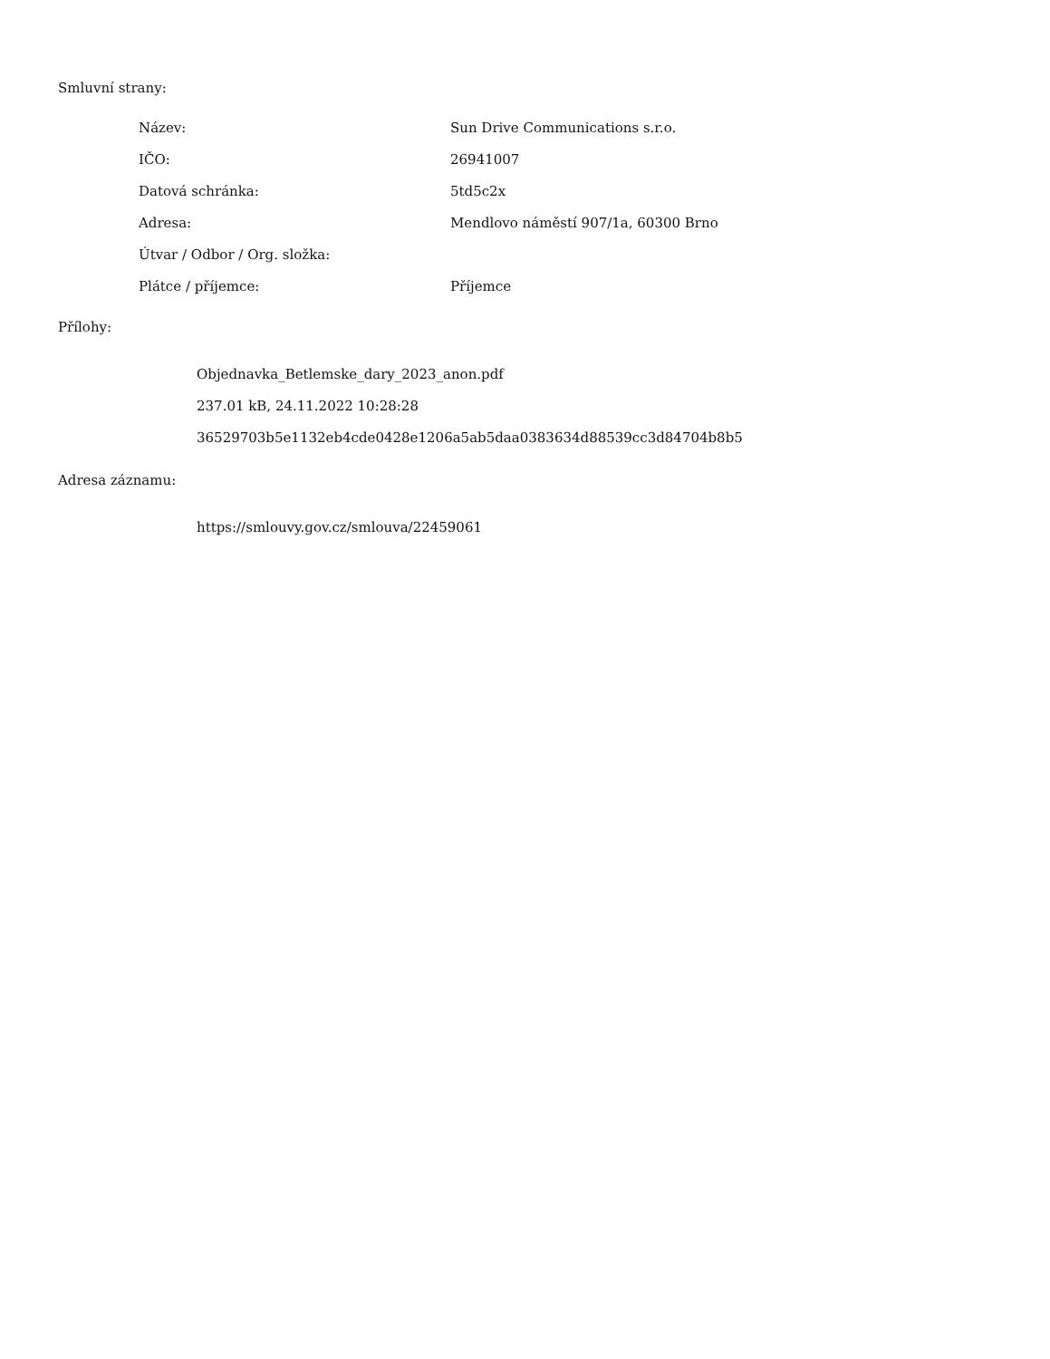Smluvní strany:
| Název: | Sun Drive Communications s.r.o. |
| IČO: | 26941007 |
| Datová schránka: | 5td5c2x |
| Adresa: | Mendlovo náměstí 907/1a, 60300 Brno |
| Útvar / Odbor / Org. složka: | |
| Plátce / příjemce: | Příjemce |
Přílohy:
Objednavka_Betlemske_dary_2023_anon.pdf
237.01 kB, 24.11.2022 10:28:28
36529703b5e1132eb4cde0428e1206a5ab5daa0383634d88539cc3d84704b8b5
Adresa záznamu:
https://smlouvy.gov.cz/smlouva/22459061